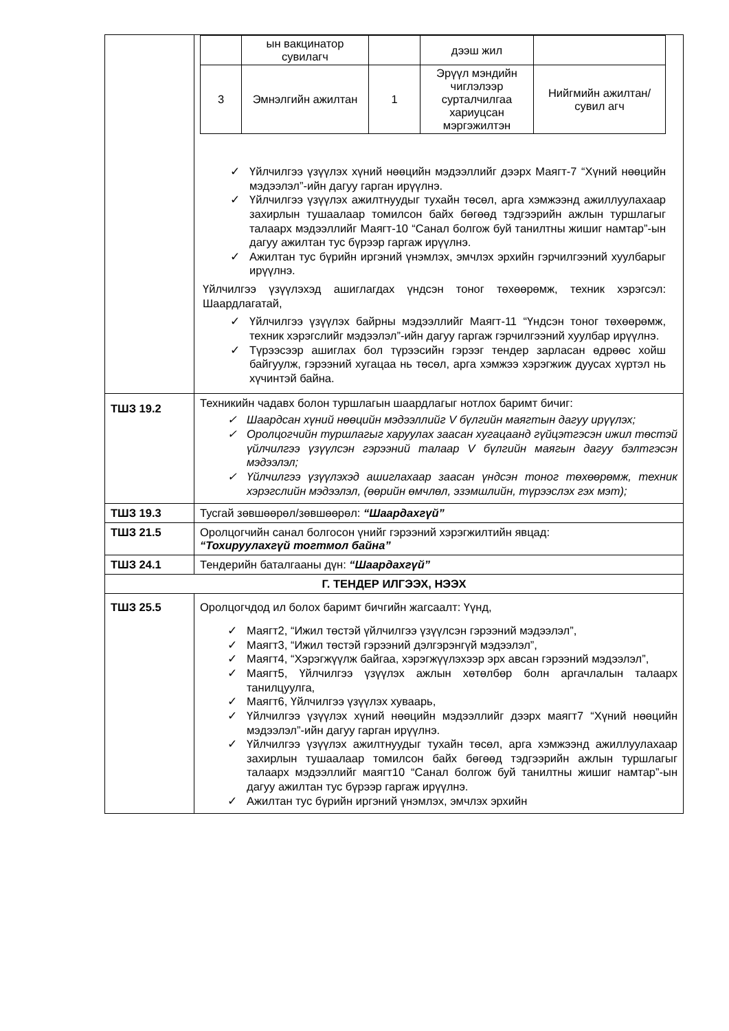| | / / ын вакцинатор сувилагч / / дээш жил / / / 3 / Эмнэлгийн ажилтан / 1 / Эрүүл мэндийн чиглэлээр сурталчилгаа хариуцсан мэргэжилтэн / Нийгмийн ажилтан/сувил агч / ✓ Үйлчилгээ үзүүлэх хүний нөөцийн мэдээллийг дээрх Маягт-7 “Хүний нөөцийн мэдээлэл”-ийн дагуу гарган ирүүлнэ. ✓ Үйлчилгээ үзүүлэх ажилтнуудыг тухайн төсөл, арга хэмжээнд ажиллуулахаар захирлын тушаалаар томилсон байх бөгөөд тэдгээрийн ажлын туршлагыг талаарх мэдээллийг Маягт-10 “Санал болгож буй танилтны жишиг намтар”-ын дагуу ажилтан тус бүрээр гаргаж ирүүлнэ. ✓ Ажилтан тус бүрийн иргэний үнэмлэх, эмчлэх эрхийн гэрчилгээний хуулбарыг ирүүлнэ. Үйлчилгээ үзүүлэхэд ашиглагдах үндсэн тоног төхөөрөмж, техник хэрэгсэл: Шаардлагатай, ✓ Үйлчилгээ үзүүлэх байрны мэдээллийг Маягт-11 “Үндсэн тоног төхөөрөмж, техник хэрэгслийг мэдээлэл”-ийн дагуу гаргаж гэрчилгээний хуулбар ирүүлнэ. ✓ Түрээсээр ашиглах бол түрээсийн гэрээг тендер зарласан өдрөөс хойш байгуулж, гэрээний хугацаа нь төсөл, арга хэмжээ хэрэгжиж дуусах хүртэл нь хүчинтэй байна. |
| ТШЗ 19.2 | Техникийн чадавх болон туршлагын шаардлагыг нотлох баримт бичиг: ✓ Шаардсан хүний нөөцийн мэдээллийг V бүлгийн маягтын дагуу ирүүлэх; ✓ Оролцогчийн туршлагыг харуулах заасан хугацаанд гүйцэтгэсэн ижил төстэй үйлчилгээ үзүүлсэн гэрээний талаар V бүлгийн маягын дагуу бэлтгэсэн мэдээлэл; ✓ Үйлчилгээ үзүүлэхэд ашиглахаар заасан үндсэн тоног төхөөрөмж, техник хэрэгслийн мэдээлэл, (өөрийн өмчлөл, эзэмшлийн, түрээслэх гэх мэт); |
| ТШЗ 19.3 | Тусгай зөвшөөрөл/зөвшөөрөл: “Шаардахгүй” |
| ТШЗ 21.5 | Оролцогчийн санал болгосон үнийг гэрээний хэрэгжилтийн явцад: “Тохируулахгүй тогтмол байна” |
| ТШЗ 24.1 | Тендерийн баталгааны дүн: “Шаардахгүй” |
| Г. ТЕНДЕР ИЛГЭЭХ, НЭЭХ | |
| ТШЗ 25.5 | Оролцогчдод ил болох баримт бичгийн жагсаалт: Үүнд, ✓ Маягт2, “Ижил төстэй үйлчилгээ үзүүлсэн гэрээний мэдээлэл”, ✓ Маягт3, “Ижил төстэй гэрээний дэлгэрэнгүй мэдээлэл”, ✓ Маягт4, “Хэрэгжүүлж байгаа, хэрэгжүүлэхээр эрх авсан гэрээний мэдээлэл”, ✓ Маягт5, Үйлчилгээ үзүүлэх ажлын хөтөлбөр болн аргачлалын талаарх танилцуулга, ✓ Маягт6, Үйлчилгээ үзүүлэх хуваарь, ✓ Үйлчилгээ үзүүлэх хүний нөөцийн мэдээллийг дээрх маягт7 “Хүний нөөцийн мэдээлэл”-ийн дагуу гарган ирүүлнэ. ✓ Үйлчилгээ үзүүлэх ажилтнуудыг тухайн төсөл, арга хэмжээнд ажиллуулахаар захирлын тушаалаар томилсон байх бөгөөд тэдгээрийн ажлын туршлагыг талаарх мэдээллийг маягт10 “Санал болгож буй танилтны жишиг намтар”-ын дагуу ажилтан тус бүрээр гаргаж ирүүлнэ. ✓ Ажилтан тус бүрийн иргэний үнэмлэх, эмчлэх эрхийн |